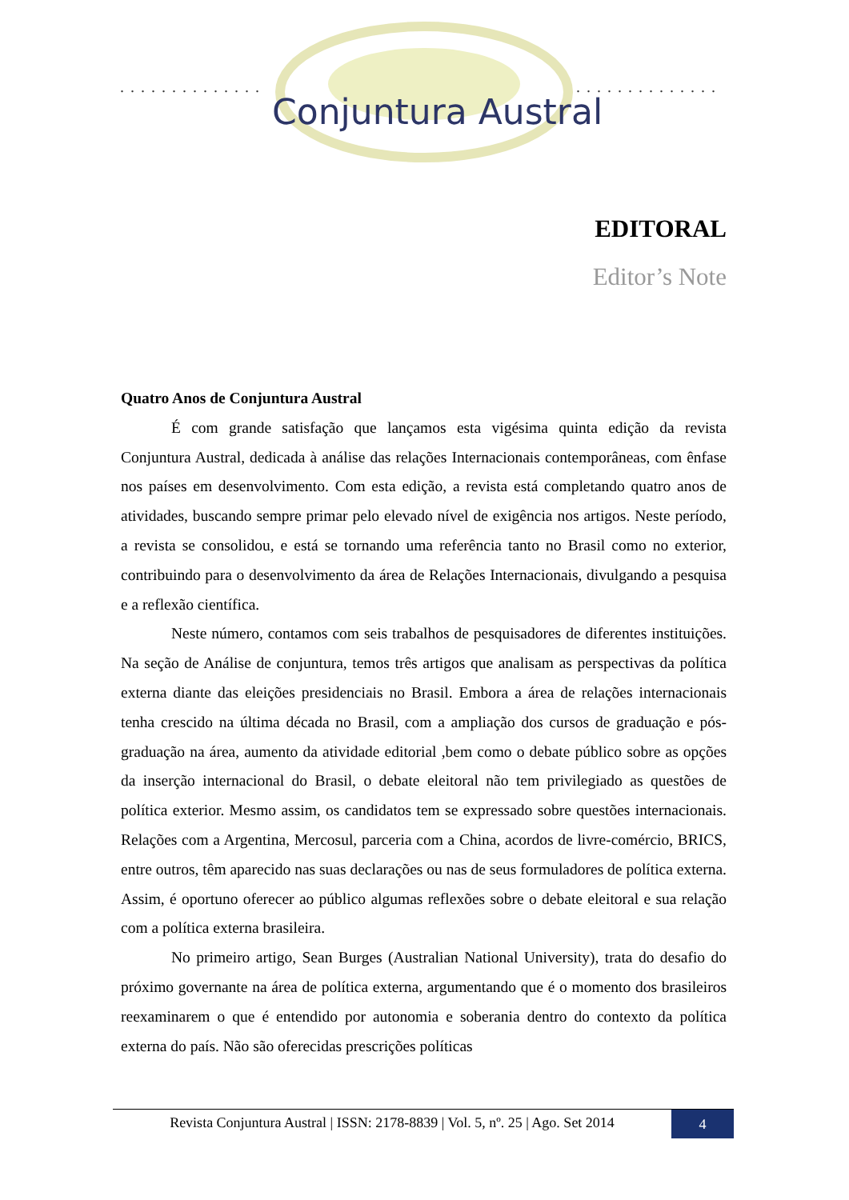..............
..............
Conjuntura Austral
EDITORAL
Editor’s Note
Quatro Anos de Conjuntura Austral
É com grande satisfação que lançamos esta vigésima quinta edição da revista Conjuntura Austral, dedicada à análise das relações Internacionais contemporâneas, com ênfase nos países em desenvolvimento. Com esta edição, a revista está completando quatro anos de atividades, buscando sempre primar pelo elevado nível de exigência nos artigos. Neste período, a revista se consolidou, e está se tornando uma referência tanto no Brasil como no exterior, contribuindo para o desenvolvimento da área de Relações Internacionais, divulgando a pesquisa e a reflexão científica.
Neste número, contamos com seis trabalhos de pesquisadores de diferentes instituições. Na seção de Análise de conjuntura, temos três artigos que analisam as perspectivas da política externa diante das eleições presidenciais no Brasil. Embora a área de relações internacionais tenha crescido na última década no Brasil, com a ampliação dos cursos de graduação e pós-graduação na área, aumento da atividade editorial ,bem como o debate público sobre as opções da inserção internacional do Brasil, o debate eleitoral não tem privilegiado as questões de política exterior. Mesmo assim, os candidatos tem se expressado sobre questões internacionais. Relações com a Argentina, Mercosul, parceria com a China, acordos de livre-comércio, BRICS, entre outros, têm aparecido nas suas declarações ou nas de seus formuladores de política externa. Assim, é oportuno oferecer ao público algumas reflexões sobre o debate eleitoral e sua relação com a política externa brasileira.
No primeiro artigo, Sean Burges (Australian National University), trata do desafio do próximo governante na área de política externa, argumentando que é o momento dos brasileiros reexaminarem o que é entendido por autonomia e soberania dentro do contexto da política externa do país. Não são oferecidas prescrições políticas
Revista Conjuntura Austral | ISSN: 2178-8839 | Vol. 5, nº. 25 | Ago. Set 2014
4